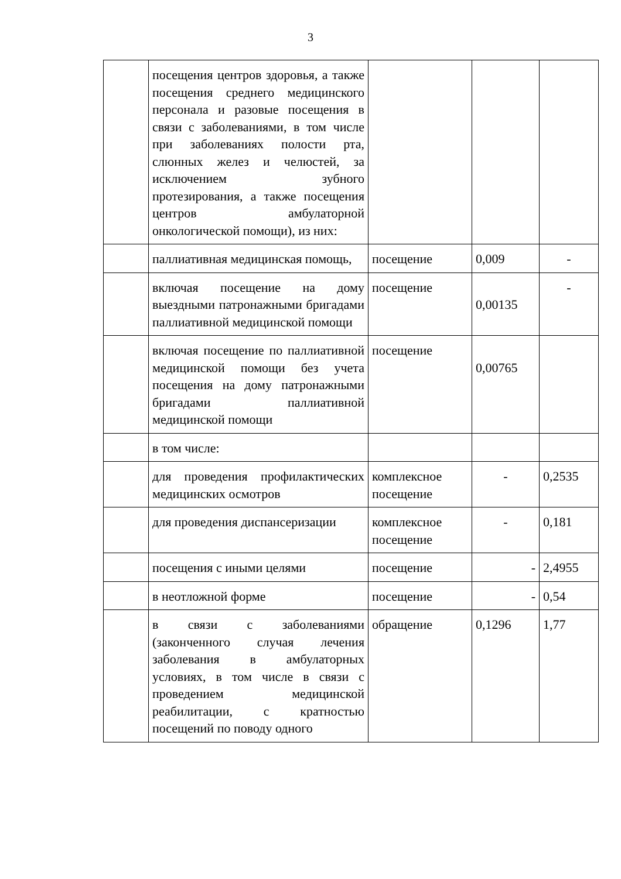3
| | посещения центров здоровья, а также посещения среднего медицинского персонала и разовые посещения в связи с заболеваниями, в том числе при заболеваниях полости рта, слюнных желез и челюстей, за исключением зубного протезирования, а также посещения центров амбулаторной онкологической помощи), из них: | | | |
| | паллиативная медицинская помощь, | посещение | 0,009 | - |
| | включая посещение на дому выездными патронажными бригадами паллиативной медицинской помощи | посещение | 0,00135 | - |
| | включая посещение по паллиативной медицинской помощи без учета посещения на дому патронажными бригадами паллиативной медицинской помощи | посещение | 0,00765 | |
| | в том числе: | | | |
| | для проведения профилактических медицинских осмотров | комплексное посещение | - | 0,2535 |
| | для проведения диспансеризации | комплексное посещение | - | 0,181 |
| | посещения с иными целями | посещение | - | 2,4955 |
| | в неотложной форме | посещение | - | 0,54 |
| | в связи с заболеваниями (законченного случая лечения заболевания в амбулаторных условиях, в том числе в связи с проведением медицинской реабилитации, с кратностью посещений по поводу одного | обращение | 0,1296 | 1,77 |